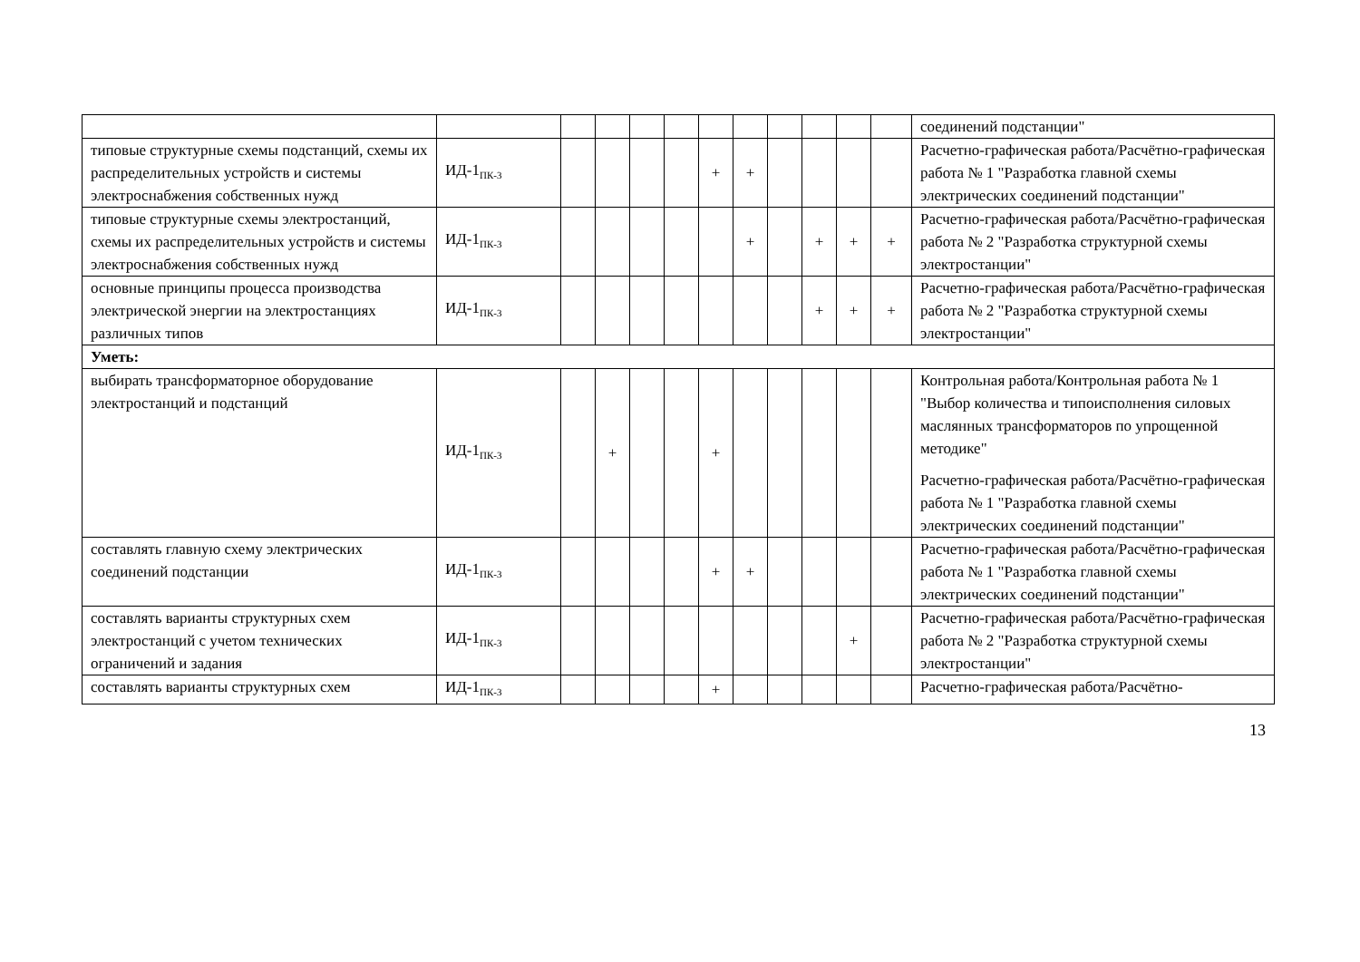| | | | | | | | | | | | | соединений подстанции" |
| типовые структурные схемы подстанций, схемы их распределительных устройств и системы электроснабжения собственных нужд | ИД-1<sub>ПК-3</sub> | | | | | + | + | | | | | Расчетно-графическая работа/Расчётно-графическая работа № 1 "Разработка главной схемы электрических соединений подстанции" |
| типовые структурные схемы электростанций, схемы их распределительных устройств и системы электроснабжения собственных нужд | ИД-1<sub>ПК-3</sub> | | | | | | + | | + | + | + | Расчетно-графическая работа/Расчётно-графическая работа № 2 "Разработка структурной схемы электростанции" |
| основные принципы процесса производства электрической энергии на электростанциях различных типов | ИД-1<sub>ПК-3</sub> | | | | | | | | + | + | + | Расчетно-графическая работа/Расчётно-графическая работа № 2 "Разработка структурной схемы электростанции" |
| Уметь: | | | | | | | | | | | | |
| выбирать трансформаторное оборудование электростанций и подстанций | ИД-1<sub>ПК-3</sub> | | + | | | + | | | | | | Контрольная работа/Контрольная работа № 1 "Выбор количества и типоисполнения силовых маслянных трансформаторов по упрощенной методике" Расчетно-графическая работа/Расчётно-графическая работа № 1 "Разработка главной схемы электрических соединений подстанции" |
| составлять главную схему электрических соединений подстанции | ИД-1<sub>ПК-3</sub> | | | | | + | + | | | | | Расчетно-графическая работа/Расчётно-графическая работа № 1 "Разработка главной схемы электрических соединений подстанции" |
| составлять варианты структурных схем электростанций с учетом технических ограничений и задания | ИД-1<sub>ПК-3</sub> | | | | | | | | | + | | Расчетно-графическая работа/Расчётно-графическая работа № 2 "Разработка структурной схемы электростанции" |
| составлять варианты структурных схем | ИД-1<sub>ПК-3</sub> | | | | | + | | | | | | Расчетно-графическая работа/Расчётно- |
13